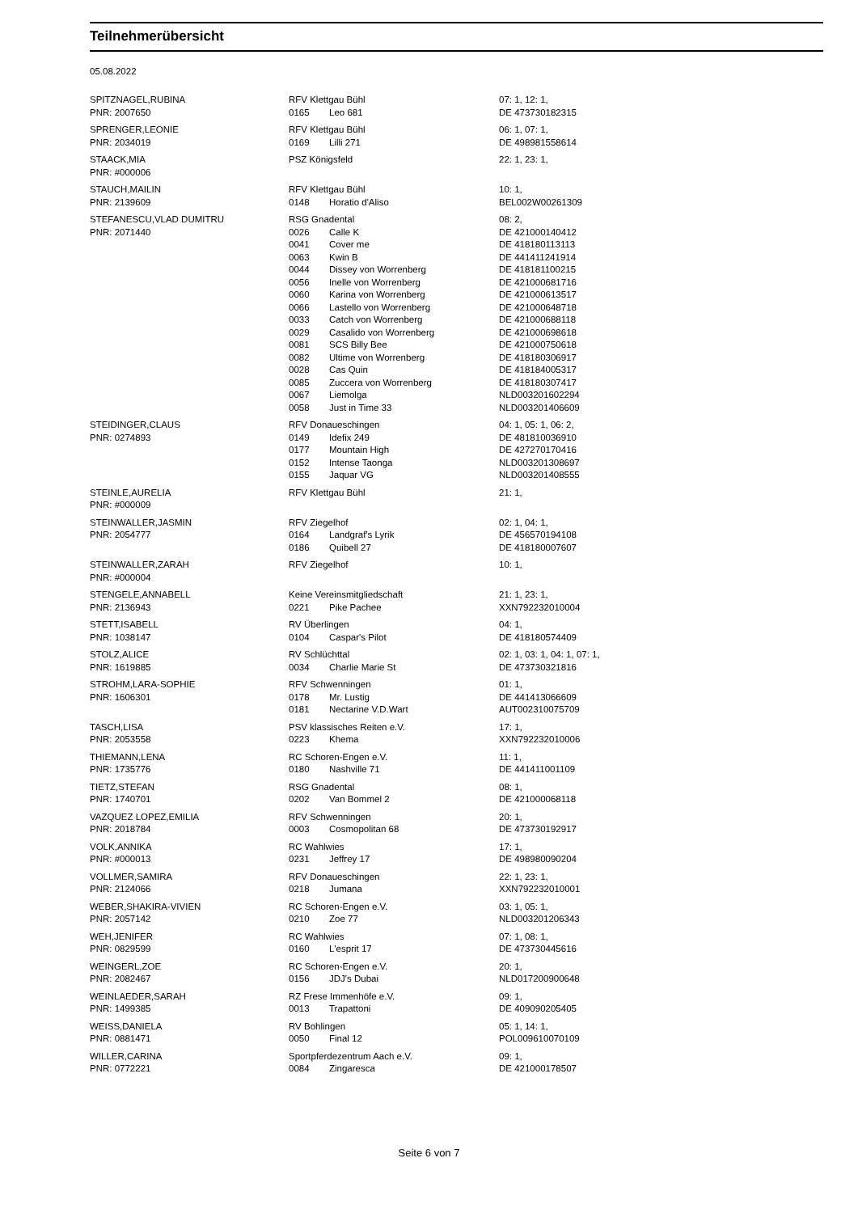Teilnehmerübersicht
05.08.2022
| SPITZNAGEL,RUBINA | RFV Klettgau Bühl | | 07: 1, 12: 1, |
| PNR: 2007650 | 0165 | Leo 681 | DE 473730182315 |
| SPRENGER,LEONIE | RFV Klettgau Bühl | | 06: 1, 07: 1, |
| PNR: 2034019 | 0169 | Lilli 271 | DE 498981558614 |
| STAACK,MIA | PSZ Königsfeld | | 22: 1, 23: 1, |
| PNR: #000006 | | | |
| STAUCH,MAILIN | RFV Klettgau Bühl | | 10: 1, |
| PNR: 2139609 | 0148 | Horatio d'Aliso | BEL002W00261309 |
| STEFANESCU,VLAD DUMITRU | RSG Gnadental | | 08: 2, |
| PNR: 2071440 | 0026 | Calle K | DE 421000140412 |
| | 0041 | Cover me | DE 418180113113 |
| | 0063 | Kwin B | DE 441411241914 |
| | 0044 | Dissey von Worrenberg | DE 418181100215 |
| | 0056 | Inelle von Worrenberg | DE 421000681716 |
| | 0060 | Karina von Worrenberg | DE 421000613517 |
| | 0066 | Lastello von Worrenberg | DE 421000648718 |
| | 0033 | Catch von Worrenberg | DE 421000688118 |
| | 0029 | Casalido von Worrenberg | DE 421000698618 |
| | 0081 | SCS Billy Bee | DE 421000750618 |
| | 0082 | Ultime von Worrenberg | DE 418180306917 |
| | 0028 | Cas Quin | DE 418184005317 |
| | 0085 | Zuccera von Worrenberg | DE 418180307417 |
| | 0067 | Liemolga | NLD003201602294 |
| | 0058 | Just in Time 33 | NLD003201406609 |
| STEIDINGER,CLAUS | RFV Donaueschingen | | 04: 1, 05: 1, 06: 2, |
| PNR: 0274893 | 0149 | Idefix 249 | DE 481810036910 |
| | 0177 | Mountain High | DE 427270170416 |
| | 0152 | Intense Taonga | NLD003201308697 |
| | 0155 | Jaquar VG | NLD003201408555 |
| STEINLE,AURELIA | RFV Klettgau Bühl | | 21: 1, |
| PNR: #000009 | | | |
| STEINWALLER,JASMIN | RFV Ziegelhof | | 02: 1, 04: 1, |
| PNR: 2054777 | 0164 | Landgraf's Lyrik | DE 456570194108 |
| | 0186 | Quibell 27 | DE 418180007607 |
| STEINWALLER,ZARAH | RFV Ziegelhof | | 10: 1, |
| PNR: #000004 | | | |
| STENGELE,ANNABELL | Keine Vereinsmitgliedschaft | | 21: 1, 23: 1, |
| PNR: 2136943 | 0221 | Pike Pachee | XXN792232010004 |
| STETT,ISABELL | RV Überlingen | | 04: 1, |
| PNR: 1038147 | 0104 | Caspar's Pilot | DE 418180574409 |
| STOLZ,ALICE | RV Schlüchttal | | 02: 1, 03: 1, 04: 1, 07: 1, |
| PNR: 1619885 | 0034 | Charlie Marie St | DE 473730321816 |
| STROHM,LARA-SOPHIE | RFV Schwenningen | | 01: 1, |
| PNR: 1606301 | 0178 | Mr. Lustig | DE 441413066609 |
| | 0181 | Nectarine V.D.Wart | AUT002310075709 |
| TASCH,LISA | PSV klassisches Reiten e.V. | | 17: 1, |
| PNR: 2053558 | 0223 | Khema | XXN792232010006 |
| THIEMANN,LENA | RC Schoren-Engen e.V. | | 11: 1, |
| PNR: 1735776 | 0180 | Nashville 71 | DE 441411001109 |
| TIETZ,STEFAN | RSG Gnadental | | 08: 1, |
| PNR: 1740701 | 0202 | Van Bommel 2 | DE 421000068118 |
| VAZQUEZ LOPEZ,EMILIA | RFV Schwenningen | | 20: 1, |
| PNR: 2018784 | 0003 | Cosmopolitan 68 | DE 473730192917 |
| VOLK,ANNIKA | RC Wahlwies | | 17: 1, |
| PNR: #000013 | 0231 | Jeffrey 17 | DE 498980090204 |
| VOLLMER,SAMIRA | RFV Donaueschingen | | 22: 1, 23: 1, |
| PNR: 2124066 | 0218 | Jumana | XXN792232010001 |
| WEBER,SHAKIRA-VIVIEN | RC Schoren-Engen e.V. | | 03: 1, 05: 1, |
| PNR: 2057142 | 0210 | Zoe 77 | NLD003201206343 |
| WEH,JENIFER | RC Wahlwies | | 07: 1, 08: 1, |
| PNR: 0829599 | 0160 | L'esprit 17 | DE 473730445616 |
| WEINGERL,ZOE | RC Schoren-Engen e.V. | | 20: 1, |
| PNR: 2082467 | 0156 | JDJ's Dubai | NLD017200900648 |
| WEINLAEDER,SARAH | RZ Frese Immenhöfe e.V. | | 09: 1, |
| PNR: 1499385 | 0013 | Trapattoni | DE 409090205405 |
| WEISS,DANIELA | RV Bohlingen | | 05: 1, 14: 1, |
| PNR: 0881471 | 0050 | Final 12 | POL009610070109 |
| WILLER,CARINA | Sportpferdezentrum Aach e.V. | | 09: 1, |
| PNR: 0772221 | 0084 | Zingaresca | DE 421000178507 |
Seite 6 von 7